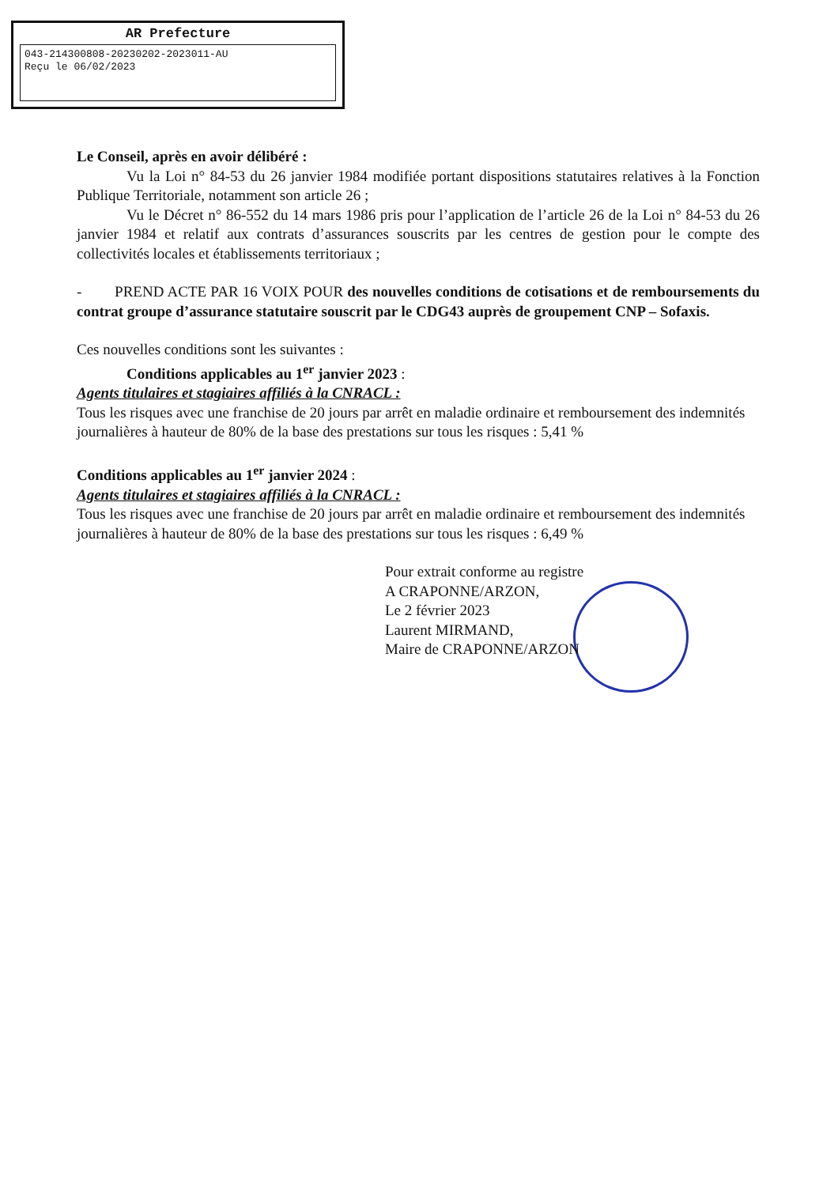AR Prefecture
043-214300808-20230202-2023011-AU
Reçu le 06/02/2023
Le Conseil, après en avoir délibéré :
Vu la Loi n° 84-53 du 26 janvier 1984 modifiée portant dispositions statutaires relatives à la Fonction Publique Territoriale, notamment son article 26 ;
Vu le Décret n° 86-552 du 14 mars 1986 pris pour l’application de l’article 26 de la Loi n° 84-53 du 26 janvier 1984 et relatif aux contrats d’assurances souscrits par les centres de gestion pour le compte des collectivités locales et établissements territoriaux ;
- PREND ACTE PAR 16 VOIX POUR des nouvelles conditions de cotisations et de remboursements du contrat groupe d’assurance statutaire souscrit par le CDG43 auprès de groupement CNP – Sofaxis.
Ces nouvelles conditions sont les suivantes :
Conditions applicables au 1<sup>er</sup> janvier 2023 :
Agents titulaires et stagiaires affiliés à la CNRACL :
Tous les risques avec une franchise de 20 jours par arrêt en maladie ordinaire et remboursement des indemnités journalières à hauteur de 80% de la base des prestations sur tous les risques : 5,41 %
Conditions applicables au 1<sup>er</sup> janvier 2024 :
Agents titulaires et stagiaires affiliés à la CNRACL :
Tous les risques avec une franchise de 20 jours par arrêt en maladie ordinaire et remboursement des indemnités journalières à hauteur de 80% de la base des prestations sur tous les risques : 6,49 %
Pour extrait conforme au registre
A CRAPONNE/ARZON,
Le 2 février 2023
Laurent MIRMAND,
Maire de CRAPONNE/ARZON